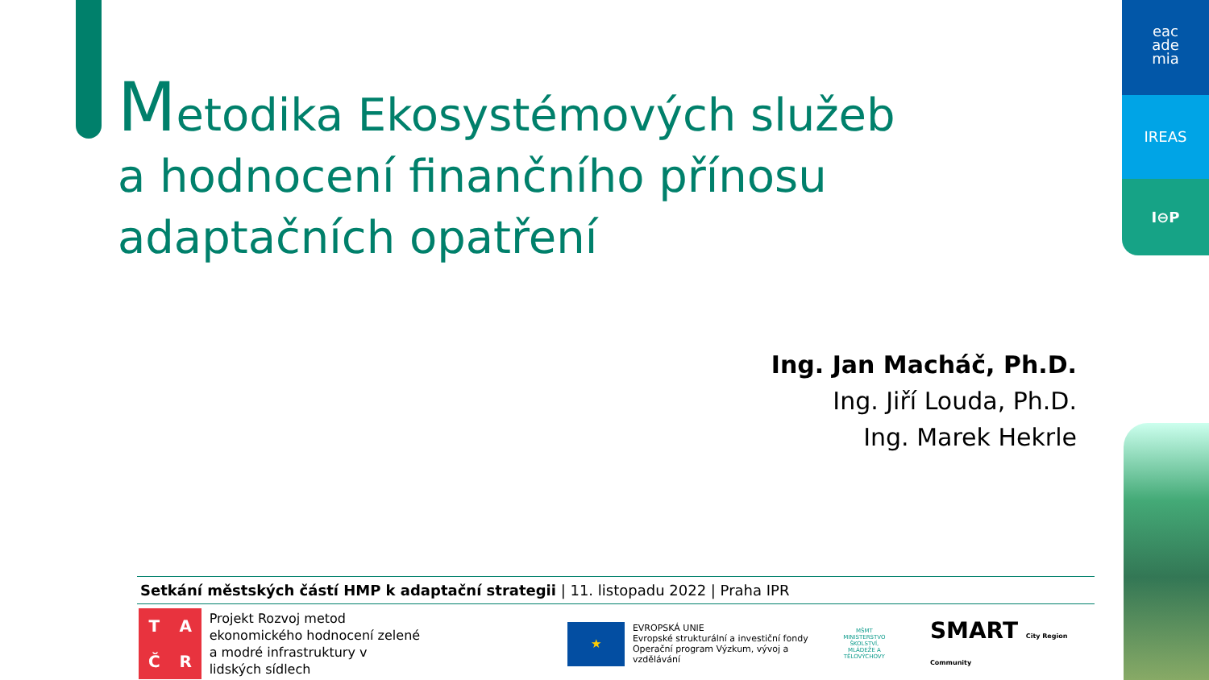Metodika Ekosystémových služeb a hodnocení finančního přínosu adaptačních opatření
eac
ade
mia
IREAS
I⊖P
Ing. Jan Macháč, Ph.D.
Ing. Jiří Louda, Ph.D.
Ing. Marek Hekrle
Setkání městských částí HMP k adaptační strategii | 11. listopadu 2022 | Praha IPR
TAČR
Projekt Rozvoj metod ekonomického hodnocení zelené a modré infrastruktury v lidských sídlech
★
EVROPSKÁ UNIE
Evropské strukturální a investiční fondy
Operační program Výzkum, vývoj a vzdělávání
MŠMT
MINISTERSTVO ŠKOLSTVÍ,
MLÁDEŽE A TĚLOVÝCHOVY
SMART City Region Community